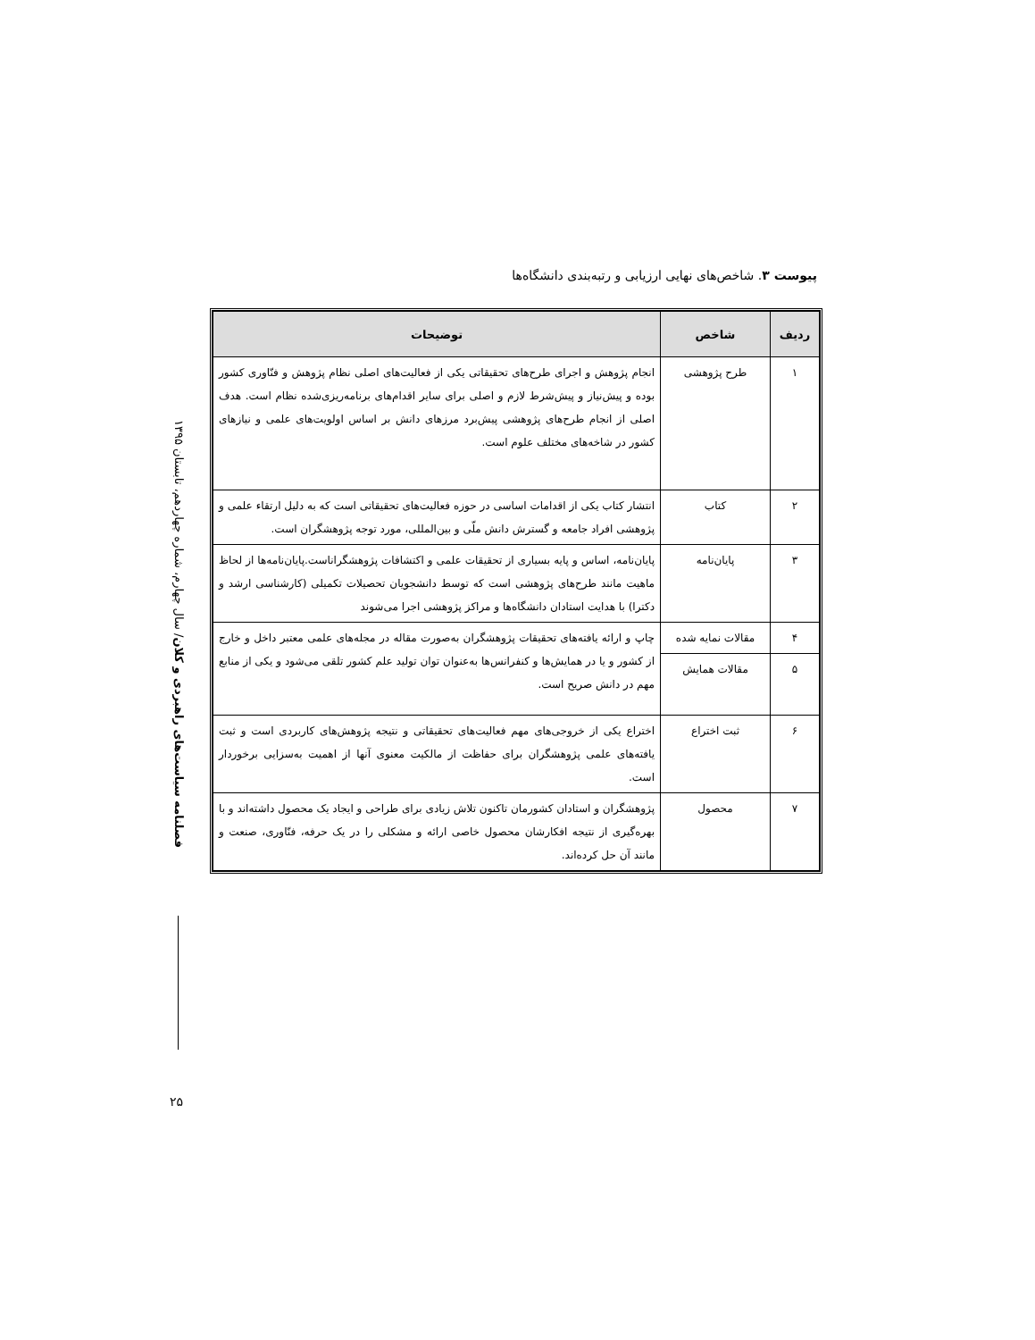فصلنامه سیاست‌های راهبردی و کلان/ سال چهارم، شماره چهاردهم، تابستان ۱۳۹۵
۲۵
پیوست ۳. شاخص‌های نهایی ارزیابی و رتبه‌بندی دانشگاه‌ها
| ردیف | شاخص | توضیحات |
| --- | --- | --- |
| ۱ | طرح پژوهشی | انجام پژوهش و اجرای طرح‌های تحقیقاتی یکی از فعالیت‌های اصلی نظام پژوهش و فنّاوری کشور بوده و پیش‌نیاز و پیش‌شرط لازم و اصلی برای سایر اقدام‌های برنامه‌ریزی‌شده نظام است. هدف اصلی از انجام طرح‌های پژوهشی پیش‌برد مرزهای دانش بر اساس اولویت‌های علمی و نیازهای کشور در شاخه‌های مختلف علوم است. |
| ۲ | کتاب | انتشار کتاب یکی از اقدامات اساسی در حوزه فعالیت‌های تحقیقاتی است که به دلیل ارتقاء علمی و پژوهشی افراد جامعه و گسترش دانش ملّی و بین‌المللی، مورد توجه پژوهشگران است. |
| ۳ | پایان‌نامه | پایان‌نامه، اساس و پایه بسیاری از تحقیقات علمی و اکتشافات پژوهشگراناست.پایان‌نامه‌ها از لحاظ ماهیت مانند طرح‌های پژوهشی است که توسط دانشجویان تحصیلات تکمیلی (کارشناسی ارشد و دکترا) با هدایت استادان دانشگاه‌ها و مراکز پژوهشی اجرا می‌شوند |
| ۴ | مقالات نمایه شده | چاپ و ارائه یافته‌های تحقیقات پژوهشگران به‌صورت مقاله در مجله‌های علمی معتبر داخل و خارج از کشور و یا در همایش‌ها و کنفرانس‌ها به‌عنوان توان تولید علم کشور تلقی می‌شود و یکی از منابع مهم در دانش صریح است. |
| ۵ | مقالات همایش | |
| ۶ | ثبت اختراع | اختراع یکی از خروجی‌های مهم فعالیت‌های تحقیقاتی و نتیجه پژوهش‌های کاربردی است و ثبت یافته‌های علمی پژوهشگران برای حفاظت از مالکیت معنوی آنها از اهمیت به‌سزایی برخوردار است. |
| ۷ | محصول | پژوهشگران و استادان کشورمان تاکنون تلاش زیادی برای طراحی و ایجاد یک محصول داشته‌اند و با بهره‌گیری از نتیجه افکارشان محصول خاصی ارائه و مشکلی را در یک حرفه، فنّاوری، صنعت و مانند آن حل کرده‌اند. |